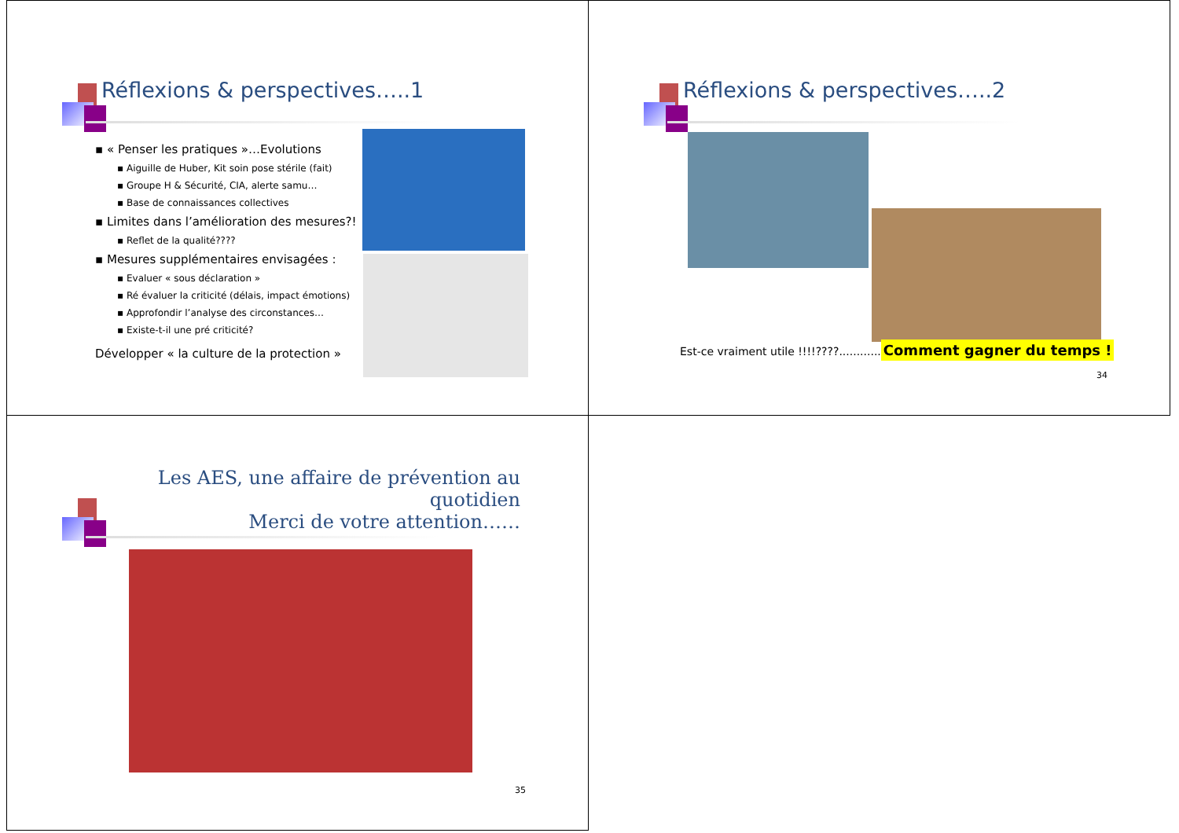Réflexions & perspectives…..1
▪ « Penser les pratiques »…Evolutions
▪ Aiguille de Huber, Kit soin pose stérile (fait)
▪ Groupe H & Sécurité, CIA, alerte samu…
▪ Base de connaissances collectives
▪ Limites dans l’amélioration des mesures?!
▪ Reflet de la qualité????
▪ Mesures supplémentaires envisagées :
▪ Evaluer « sous déclaration »
▪ Ré évaluer la criticité (délais, impact émotions)
▪ Approfondir l’analyse des circonstances…
▪ Existe-t-il une pré criticité?
Développer « la culture de la protection »
Réflexions & perspectives…..2
Est-ce vraiment utile !!!!????............ Comment gagner du temps !
34
Les AES, une affaire de prévention au quotidien
Merci de votre attention……
35